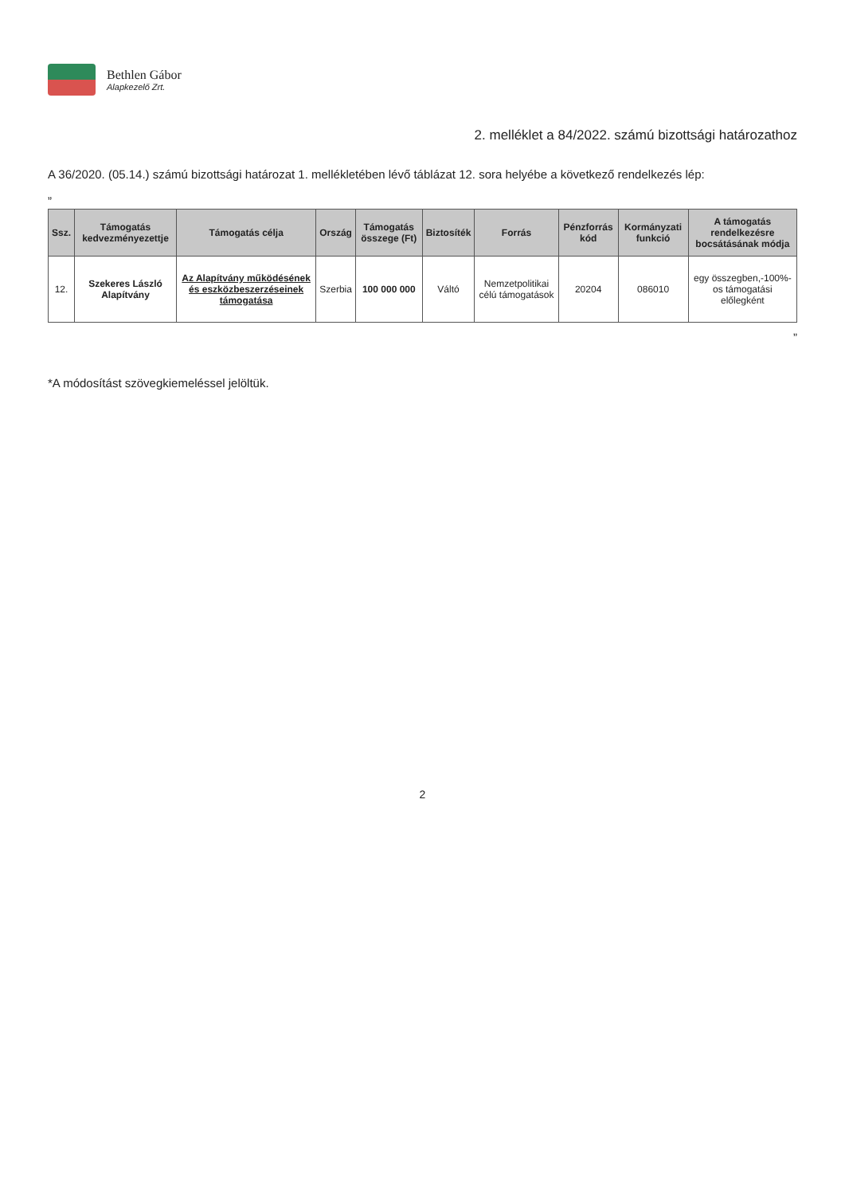Bethlen Gábor
Alapkezelő Zrt.
2. melléklet a 84/2022. számú bizottsági határozathoz
A 36/2020. (05.14.) számú bizottsági határozat 1. mellékletében lévő táblázat 12. sora helyébe a következő rendelkezés lép:
„
| Ssz. | Támogatás kedvezményezettje | Támogatás célja | Ország | Támogatás összege (Ft) | Biztosíték | Forrás | Pénzforrás kód | Kormányzati funkció | A támogatás rendelkezésre bocsátásának módja |
| --- | --- | --- | --- | --- | --- | --- | --- | --- | --- |
| 12. | Szekeres László Alapítvány | Az Alapítvány működésének és eszközbeszerzéseinek támogatása | Szerbia | 100 000 000 | Váltó | Nemzetpolitikai célú támogatások | 20204 | 086010 | egy összegben,-100%-os támogatási előlegként |
”
*A módosítást szövegkiemeléssel jelöltük.
2